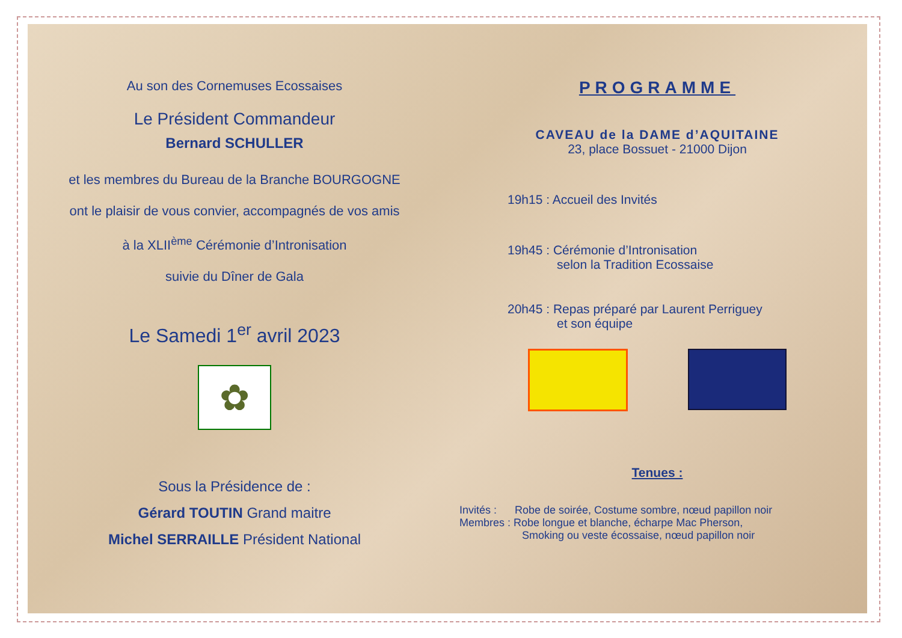Au son des Cornemuses Ecossaises
Le Président Commandeur
Bernard SCHULLER
et les membres du Bureau de la Branche BOURGOGNE
ont le plaisir de vous convier, accompagnés de vos amis
à la XLII<sup>ème</sup> Cérémonie d’Intronisation
suivie du Dîner de Gala
Le Samedi 1<sup>er</sup> avril 2023
✿
Sous la Présidence de :
Gérard TOUTIN Grand maitre
Michel SERRAILLE Président National
PROGRAMME
CAVEAU de la DAME d’AQUITAINE
23, place Bossuet - 21000 Dijon
19h15 : Accueil des Invités
19h45 : Cérémonie d’Intronisation
selon la Tradition Ecossaise
20h45 : Repas préparé par Laurent Perriguey
et son équipe
Tenues :
Invités : Robe de soirée, Costume sombre, nœud papillon noir
Membres : Robe longue et blanche, écharpe Mac Pherson,
Smoking ou veste écossaise, nœud papillon noir